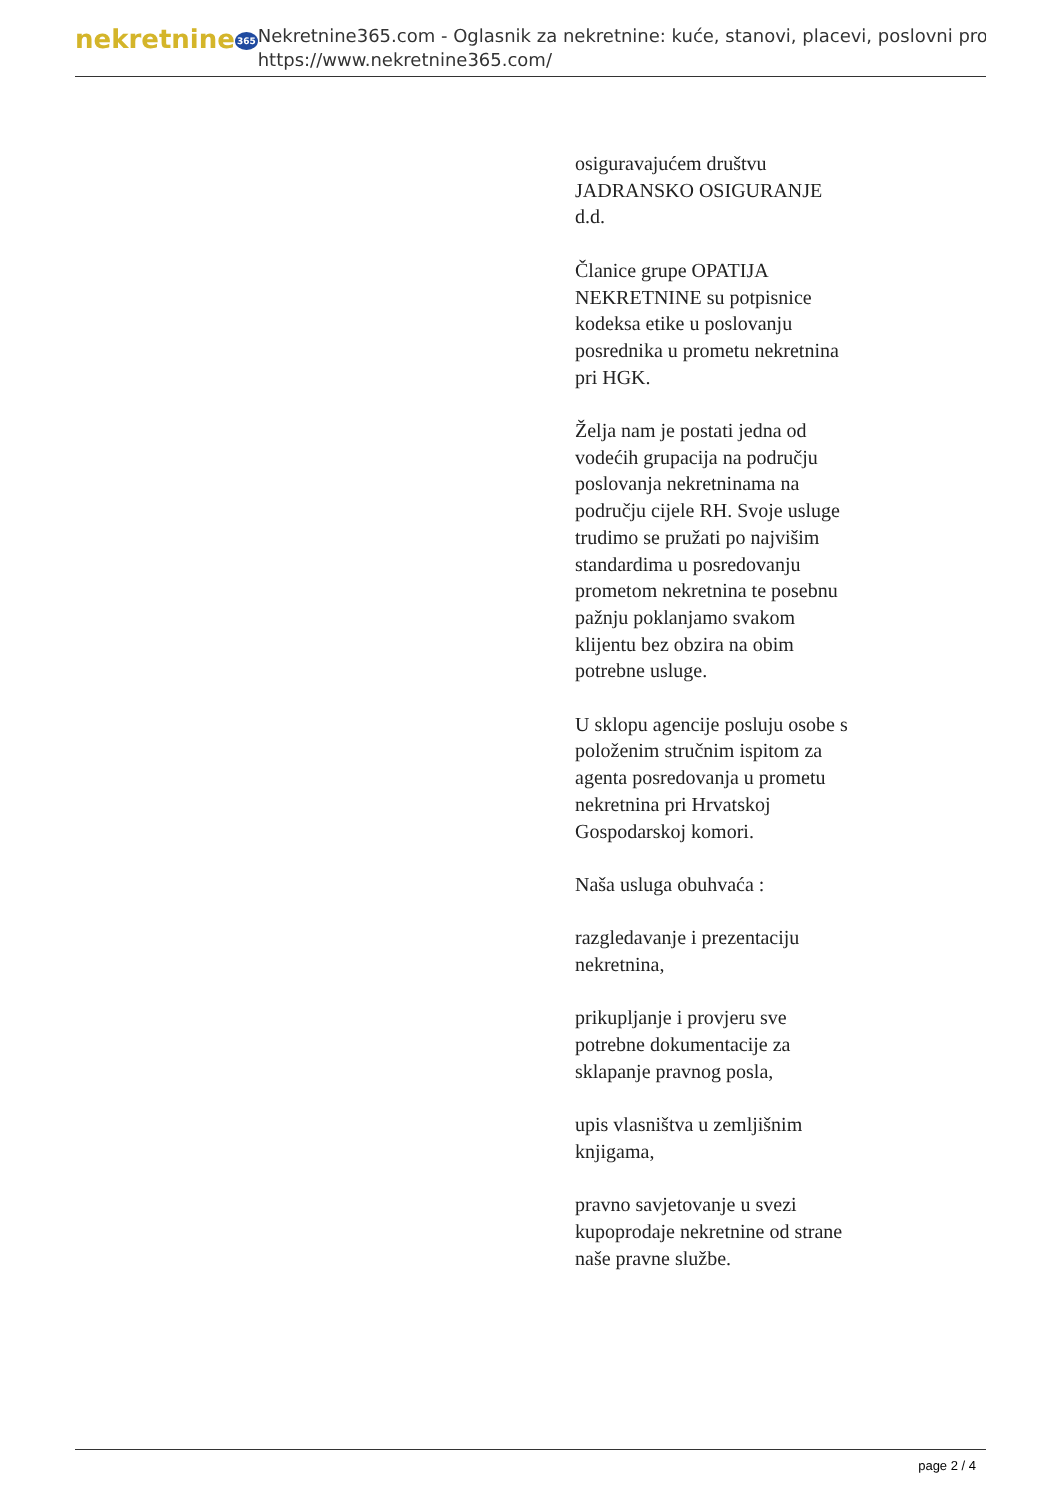nekretnine365
Nekretnine365.com - Oglasnik za nekretnine: kuće, stanovi, placevi, poslovni pro
https://www.nekretnine365.com/
osiguravajućem društvu JADRANSKO OSIGURANJE d.d.
Članice grupe OPATIJA NEKRETNINE su potpisnice kodeksa etike u poslovanju posrednika u prometu nekretnina pri HGK.
Želja nam je postati jedna od vodećih grupacija na području poslovanja nekretninama na području cijele RH. Svoje usluge trudimo se pružati po najvišim standardima u posredovanju prometom nekretnina te posebnu pažnju poklanjamo svakom klijentu bez obzira na obim potrebne usluge.
U sklopu agencije posluju osobe s položenim stručnim ispitom za agenta posredovanja u prometu nekretnina pri Hrvatskoj Gospodarskoj komori.
Naša usluga obuhvaća :
razgledavanje i prezentaciju nekretnina,
prikupljanje i provjeru sve potrebne dokumentacije za sklapanje pravnog posla,
upis vlasništva u zemljišnim knjigama,
pravno savjetovanje u svezi kupoprodaje nekretnine od strane naše pravne službe.
page 2 / 4